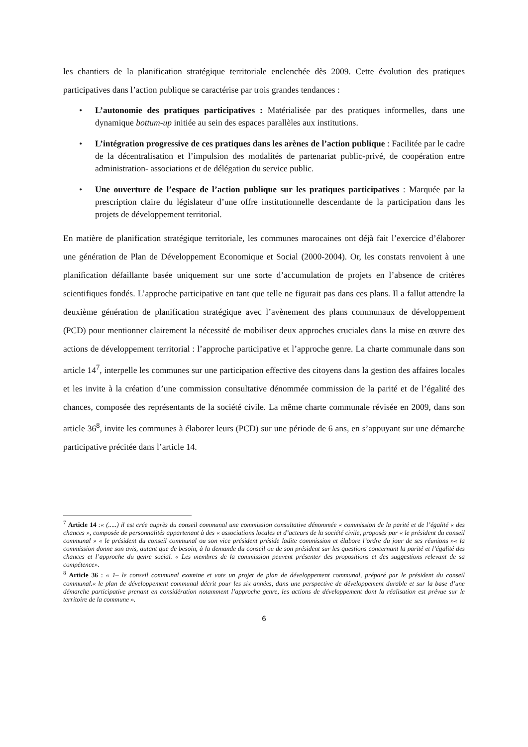les chantiers de la planification stratégique territoriale enclenchée dès 2009. Cette évolution des pratiques participatives dans l’action publique se caractérise par trois grandes tendances :
• L’autonomie des pratiques participatives : Matérialisée par des pratiques informelles, dans une dynamique bottum-up initiée au sein des espaces parallèles aux institutions.
• L’intégration progressive de ces pratiques dans les arènes de l’action publique : Facilitée par le cadre de la décentralisation et l’impulsion des modalités de partenariat public-privé, de coopération entre administration- associations et de délégation du service public.
• Une ouverture de l’espace de l’action publique sur les pratiques participatives : Marquée par la prescription claire du législateur d’une offre institutionnelle descendante de la participation dans les projets de développement territorial.
En matière de planification stratégique territoriale, les communes marocaines ont déjà fait l’exercice d’élaborer une génération de Plan de Développement Economique et Social (2000-2004). Or, les constats renvoient à une planification défaillante basée uniquement sur une sorte d’accumulation de projets en l’absence de critères scientifiques fondés. L’approche participative en tant que telle ne figurait pas dans ces plans. Il a fallut attendre la deuxième génération de planification stratégique avec l’avènement des plans communaux de développement (PCD) pour mentionner clairement la nécessité de mobiliser deux approches cruciales dans la mise en œuvre des actions de développement territorial : l’approche participative et l’approche genre. La charte communale dans son article 14<sup>7</sup>, interpelle les communes sur une participation effective des citoyens dans la gestion des affaires locales et les invite à la création d’une commission consultative dénommée commission de la parité et de l’égalité des chances, composée des représentants de la société civile. La même charte communale révisée en 2009, dans son article 36<sup>8</sup>, invite les communes à élaborer leurs (PCD) sur une période de 6 ans, en s’appuyant sur une démarche participative précitée dans l’article 14.
<sup>7</sup> Article 14 :« (.....) il est crée auprès du conseil communal une commission consultative dénommée « commission de la parité et de l’égalité « des chances », composée de personnalités appartenant à des « associations locales et d’acteurs de la société civile, proposés par « le président du conseil communal » « le président du conseil communal ou son vice président préside ladite commission et élabore l’ordre du jour de ses réunions »« la commission donne son avis, autant que de besoin, à la demande du conseil ou de son président sur les questions concernant la parité et l’égalité des chances et l’approche du genre social. « Les membres de la commission peuvent présenter des propositions et des suggestions relevant de sa compétence».
<sup>8</sup> Article 36 : « 1– le conseil communal examine et vote un projet de plan de développement communal, préparé par le président du conseil communal.« le plan de développement communal décrit pour les six années, dans une perspective de développement durable et sur la base d’une démarche participative prenant en considération notamment l’approche genre, les actions de développement dont la réalisation est prévue sur le territoire de la commune ».
6